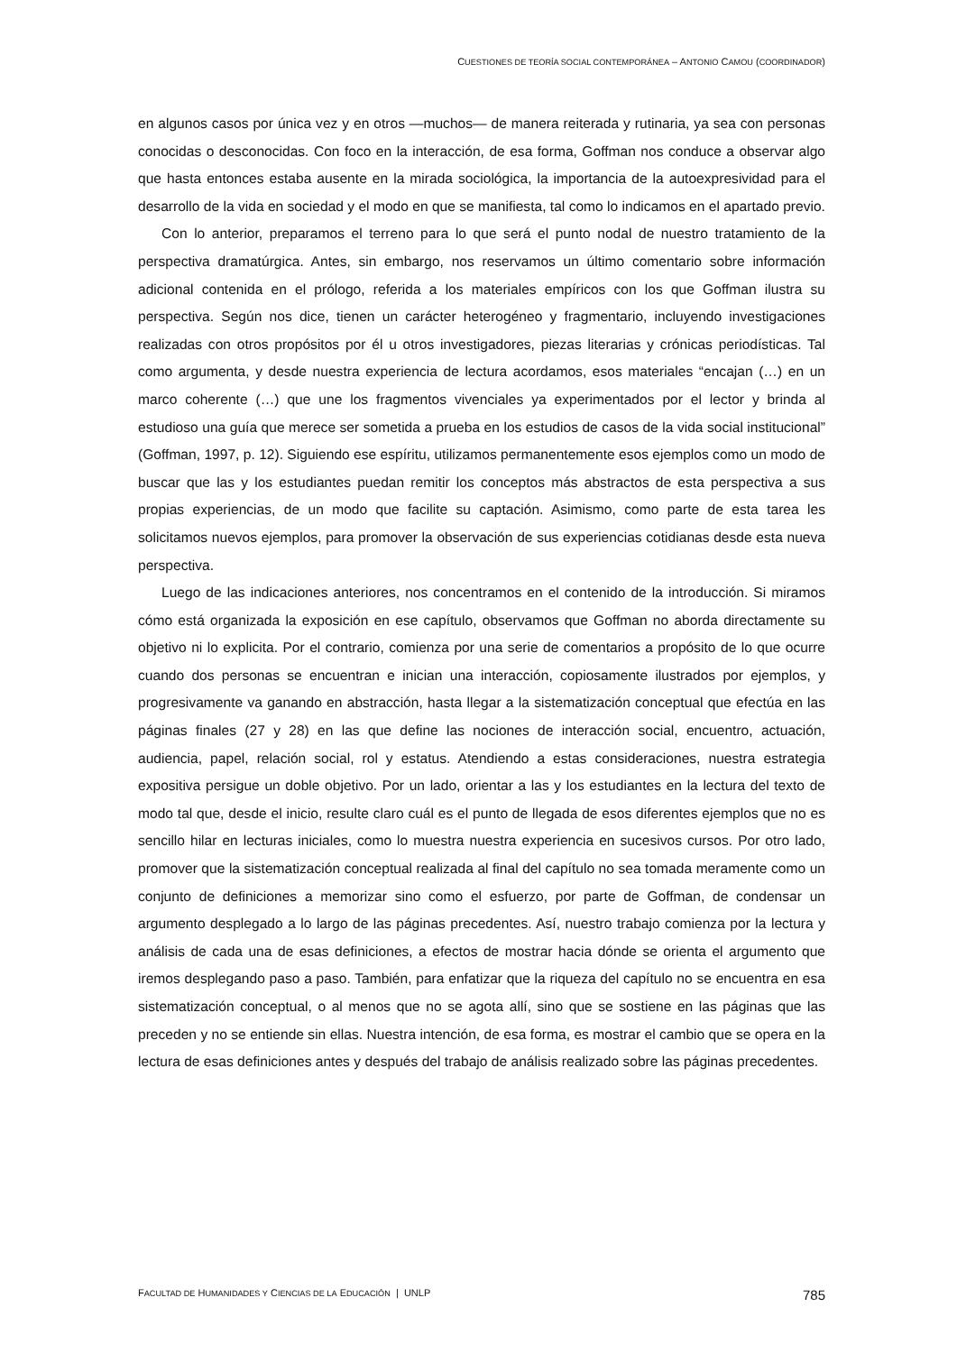CUESTIONES DE TEORÍA SOCIAL CONTEMPORÁNEA – ANTONIO CAMOU (COORDINADOR)
en algunos casos por única vez y en otros —muchos— de manera reiterada y rutinaria, ya sea con personas conocidas o desconocidas. Con foco en la interacción, de esa forma, Goffman nos conduce a observar algo que hasta entonces estaba ausente en la mirada sociológica, la importancia de la autoexpresividad para el desarrollo de la vida en sociedad y el modo en que se manifiesta, tal como lo indicamos en el apartado previo.
Con lo anterior, preparamos el terreno para lo que será el punto nodal de nuestro tratamiento de la perspectiva dramatúrgica. Antes, sin embargo, nos reservamos un último comentario sobre información adicional contenida en el prólogo, referida a los materiales empíricos con los que Goffman ilustra su perspectiva. Según nos dice, tienen un carácter heterogéneo y fragmentario, incluyendo investigaciones realizadas con otros propósitos por él u otros investigadores, piezas literarias y crónicas periodísticas. Tal como argumenta, y desde nuestra experiencia de lectura acordamos, esos materiales “encajan (…) en un marco coherente (…) que une los fragmentos vivenciales ya experimentados por el lector y brinda al estudioso una guía que merece ser sometida a prueba en los estudios de casos de la vida social institucional” (Goffman, 1997, p. 12). Siguiendo ese espíritu, utilizamos permanentemente esos ejemplos como un modo de buscar que las y los estudiantes puedan remitir los conceptos más abstractos de esta perspectiva a sus propias experiencias, de un modo que facilite su captación. Asimismo, como parte de esta tarea les solicitamos nuevos ejemplos, para promover la observación de sus experiencias cotidianas desde esta nueva perspectiva.
Luego de las indicaciones anteriores, nos concentramos en el contenido de la introducción. Si miramos cómo está organizada la exposición en ese capítulo, observamos que Goffman no aborda directamente su objetivo ni lo explicita. Por el contrario, comienza por una serie de comentarios a propósito de lo que ocurre cuando dos personas se encuentran e inician una interacción, copiosamente ilustrados por ejemplos, y progresivamente va ganando en abstracción, hasta llegar a la sistematización conceptual que efectúa en las páginas finales (27 y 28) en las que define las nociones de interacción social, encuentro, actuación, audiencia, papel, relación social, rol y estatus. Atendiendo a estas consideraciones, nuestra estrategia expositiva persigue un doble objetivo. Por un lado, orientar a las y los estudiantes en la lectura del texto de modo tal que, desde el inicio, resulte claro cuál es el punto de llegada de esos diferentes ejemplos que no es sencillo hilar en lecturas iniciales, como lo muestra nuestra experiencia en sucesivos cursos. Por otro lado, promover que la sistematización conceptual realizada al final del capítulo no sea tomada meramente como un conjunto de definiciones a memorizar sino como el esfuerzo, por parte de Goffman, de condensar un argumento desplegado a lo largo de las páginas precedentes. Así, nuestro trabajo comienza por la lectura y análisis de cada una de esas definiciones, a efectos de mostrar hacia dónde se orienta el argumento que iremos desplegando paso a paso. También, para enfatizar que la riqueza del capítulo no se encuentra en esa sistematización conceptual, o al menos que no se agota allí, sino que se sostiene en las páginas que las preceden y no se entiende sin ellas. Nuestra intención, de esa forma, es mostrar el cambio que se opera en la lectura de esas definiciones antes y después del trabajo de análisis realizado sobre las páginas precedentes.
FACULTAD DE HUMANIDADES Y CIENCIAS DE LA EDUCACIÓN | UNLP 785